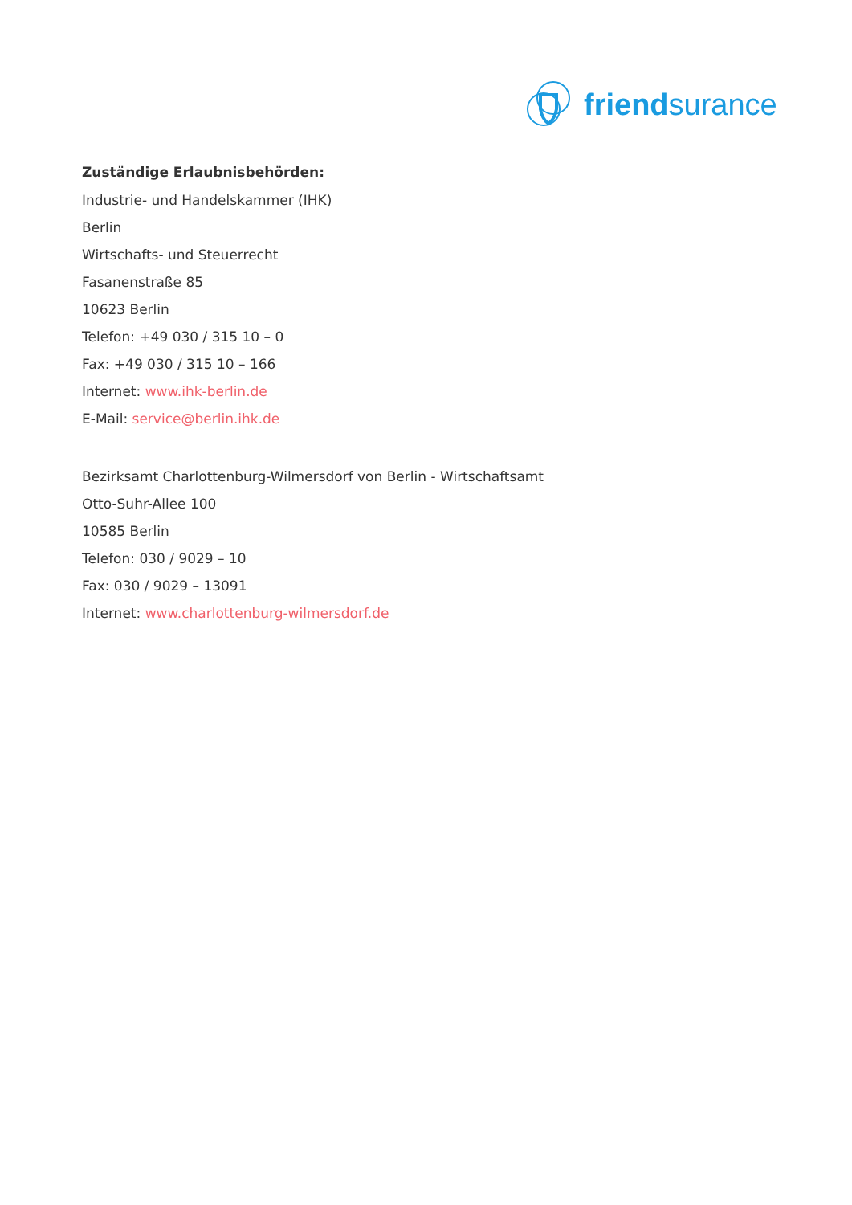friendsurance
Zuständige Erlaubnisbehörden:
Industrie- und Handelskammer (IHK)
Berlin
Wirtschafts- und Steuerrecht
Fasanenstraße 85
10623 Berlin
Telefon: +49 030 / 315 10 – 0
Fax: +49 030 / 315 10 – 166
Internet: www.ihk-berlin.de
E-Mail: service@berlin.ihk.de
Bezirksamt Charlottenburg-Wilmersdorf von Berlin - Wirtschaftsamt
Otto-Suhr-Allee 100
10585 Berlin
Telefon: 030 / 9029 – 10
Fax: 030 / 9029 – 13091
Internet: www.charlottenburg-wilmersdorf.de